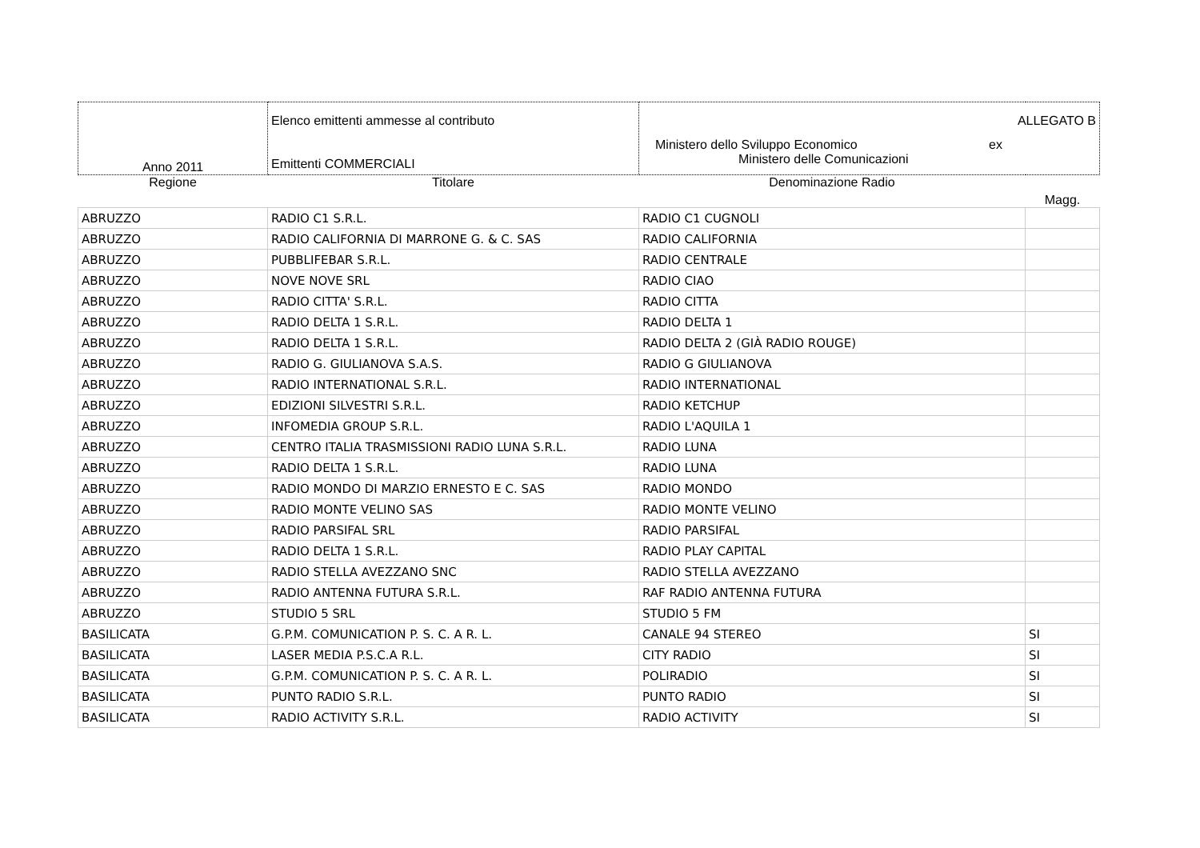| Anno 2011 | Elenco emittenti ammesse al contributo Emittenti COMMERCIALI | ALLEGATO B Ministero dello Sviluppo Economico ex Ministero delle Comunicazioni | |
| Regione | Titolare | Denominazione Radio | Magg. |
| ABRUZZO | RADIO C1 S.R.L. | RADIO C1 CUGNOLI | |
| ABRUZZO | RADIO CALIFORNIA DI MARRONE G. & C. SAS | RADIO CALIFORNIA | |
| ABRUZZO | PUBBLIFEBAR S.R.L. | RADIO CENTRALE | |
| ABRUZZO | NOVE NOVE SRL | RADIO CIAO | |
| ABRUZZO | RADIO CITTA' S.R.L. | RADIO CITTA | |
| ABRUZZO | RADIO DELTA 1 S.R.L. | RADIO DELTA 1 | |
| ABRUZZO | RADIO DELTA 1 S.R.L. | RADIO DELTA 2 (GIÀ RADIO ROUGE) | |
| ABRUZZO | RADIO G. GIULIANOVA S.A.S. | RADIO G GIULIANOVA | |
| ABRUZZO | RADIO INTERNATIONAL S.R.L. | RADIO INTERNATIONAL | |
| ABRUZZO | EDIZIONI SILVESTRI S.R.L. | RADIO KETCHUP | |
| ABRUZZO | INFOMEDIA GROUP S.R.L. | RADIO L'AQUILA 1 | |
| ABRUZZO | CENTRO ITALIA TRASMISSIONI RADIO LUNA S.R.L. | RADIO LUNA | |
| ABRUZZO | RADIO DELTA 1 S.R.L. | RADIO LUNA | |
| ABRUZZO | RADIO MONDO DI MARZIO ERNESTO E C. SAS | RADIO MONDO | |
| ABRUZZO | RADIO MONTE VELINO SAS | RADIO MONTE VELINO | |
| ABRUZZO | RADIO PARSIFAL SRL | RADIO PARSIFAL | |
| ABRUZZO | RADIO DELTA 1 S.R.L. | RADIO PLAY CAPITAL | |
| ABRUZZO | RADIO STELLA AVEZZANO SNC | RADIO STELLA AVEZZANO | |
| ABRUZZO | RADIO ANTENNA FUTURA S.R.L. | RAF RADIO ANTENNA FUTURA | |
| ABRUZZO | STUDIO 5 SRL | STUDIO 5 FM | |
| BASILICATA | G.P.M. COMUNICATION P. S. C. A R. L. | CANALE 94 STEREO | SI |
| BASILICATA | LASER MEDIA P.S.C.A R.L. | CITY RADIO | SI |
| BASILICATA | G.P.M. COMUNICATION P. S. C. A R. L. | POLIRADIO | SI |
| BASILICATA | PUNTO RADIO S.R.L. | PUNTO RADIO | SI |
| BASILICATA | RADIO ACTIVITY S.R.L. | RADIO ACTIVITY | SI |